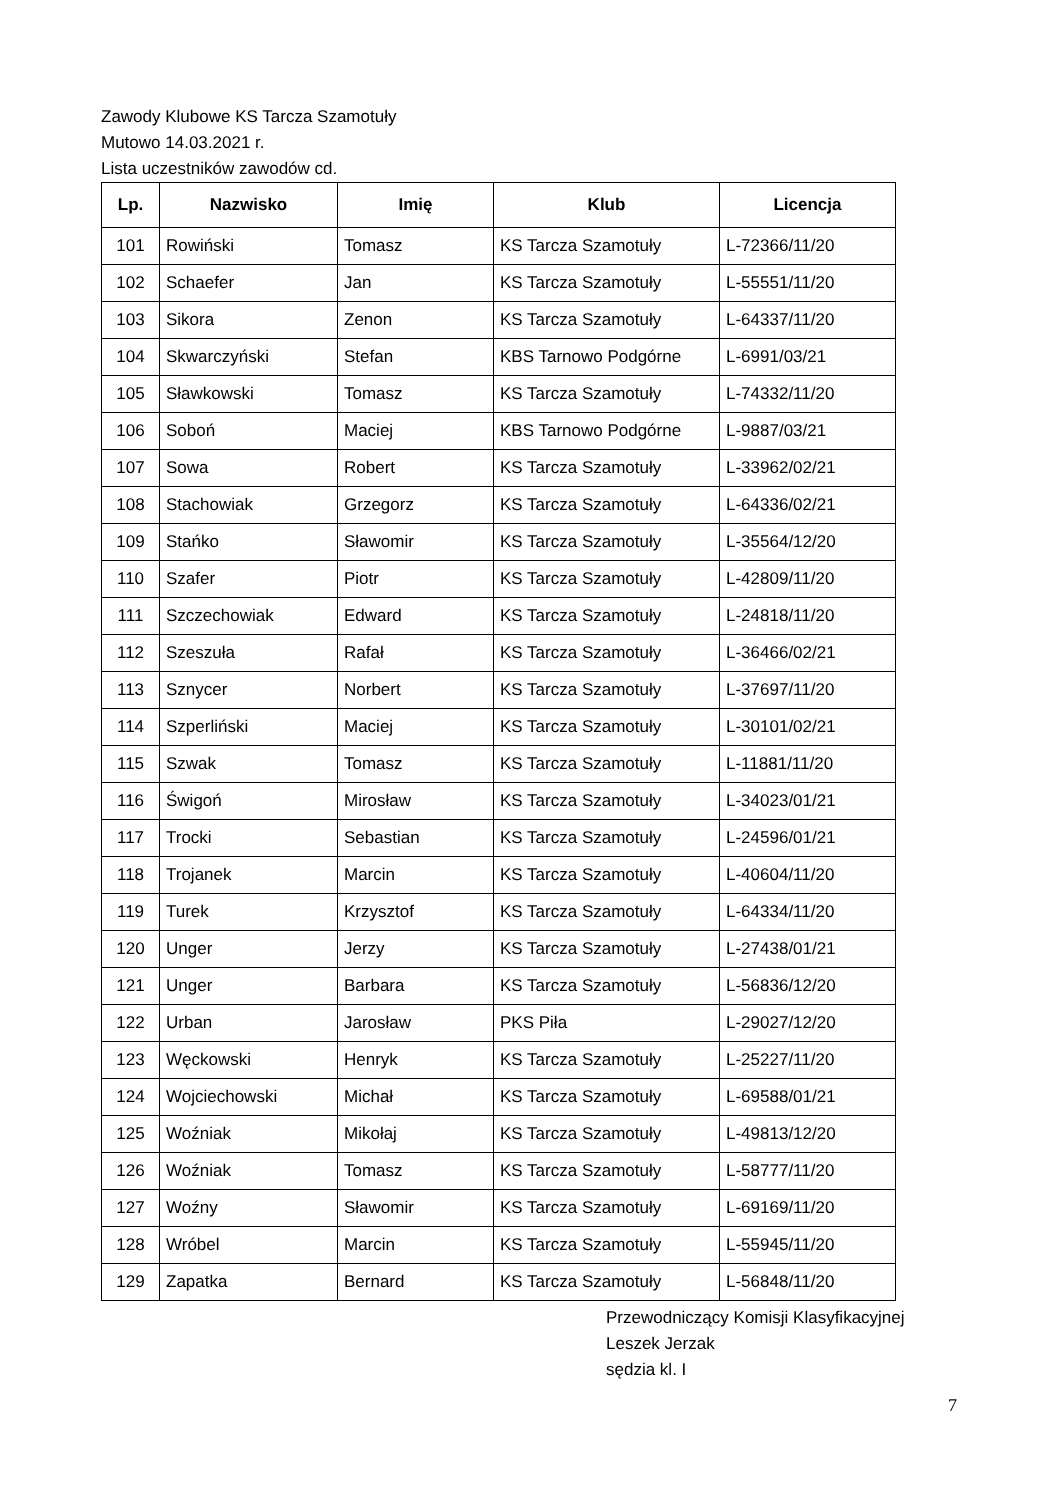Zawody Klubowe KS Tarcza Szamotuły
Mutowo 14.03.2021 r.
Lista uczestników zawodów cd.
| Lp. | Nazwisko | Imię | Klub | Licencja |
| --- | --- | --- | --- | --- |
| 101 | Rowiński | Tomasz | KS Tarcza Szamotuły | L-72366/11/20 |
| 102 | Schaefer | Jan | KS Tarcza Szamotuły | L-55551/11/20 |
| 103 | Sikora | Zenon | KS Tarcza Szamotuły | L-64337/11/20 |
| 104 | Skwarczyński | Stefan | KBS Tarnowo Podgórne | L-6991/03/21 |
| 105 | Sławkowski | Tomasz | KS Tarcza Szamotuły | L-74332/11/20 |
| 106 | Soboń | Maciej | KBS Tarnowo Podgórne | L-9887/03/21 |
| 107 | Sowa | Robert | KS Tarcza Szamotuły | L-33962/02/21 |
| 108 | Stachowiak | Grzegorz | KS Tarcza Szamotuły | L-64336/02/21 |
| 109 | Stańko | Sławomir | KS Tarcza Szamotuły | L-35564/12/20 |
| 110 | Szafer | Piotr | KS Tarcza Szamotuły | L-42809/11/20 |
| 111 | Szczechowiak | Edward | KS Tarcza Szamotuły | L-24818/11/20 |
| 112 | Szeszuła | Rafał | KS Tarcza Szamotuły | L-36466/02/21 |
| 113 | Sznycer | Norbert | KS Tarcza Szamotuły | L-37697/11/20 |
| 114 | Szperliński | Maciej | KS Tarcza Szamotuły | L-30101/02/21 |
| 115 | Szwak | Tomasz | KS Tarcza Szamotuły | L-11881/11/20 |
| 116 | Świgoń | Mirosław | KS Tarcza Szamotuły | L-34023/01/21 |
| 117 | Trocki | Sebastian | KS Tarcza Szamotuły | L-24596/01/21 |
| 118 | Trojanek | Marcin | KS Tarcza Szamotuły | L-40604/11/20 |
| 119 | Turek | Krzysztof | KS Tarcza Szamotuły | L-64334/11/20 |
| 120 | Unger | Jerzy | KS Tarcza Szamotuły | L-27438/01/21 |
| 121 | Unger | Barbara | KS Tarcza Szamotuły | L-56836/12/20 |
| 122 | Urban | Jarosław | PKS Piła | L-29027/12/20 |
| 123 | Węckowski | Henryk | KS Tarcza Szamotuły | L-25227/11/20 |
| 124 | Wojciechowski | Michał | KS Tarcza Szamotuły | L-69588/01/21 |
| 125 | Woźniak | Mikołaj | KS Tarcza Szamotuły | L-49813/12/20 |
| 126 | Woźniak | Tomasz | KS Tarcza Szamotuły | L-58777/11/20 |
| 127 | Woźny | Sławomir | KS Tarcza Szamotuły | L-69169/11/20 |
| 128 | Wróbel | Marcin | KS Tarcza Szamotuły | L-55945/11/20 |
| 129 | Zapatka | Bernard | KS Tarcza Szamotuły | L-56848/11/20 |
Przewodniczący Komisji Klasyfikacyjnej
Leszek Jerzak
sędzia kl. I
7